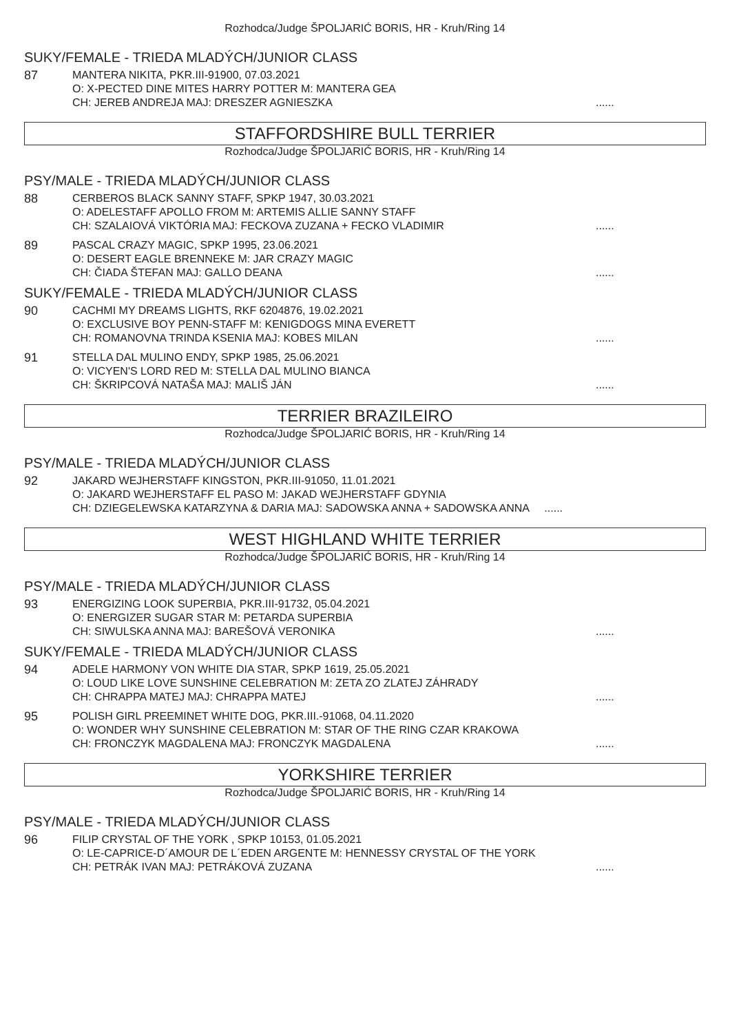Rozhodca/Judge ŠPOLJARIĆ BORIS, HR - Kruh/Ring 14
SUKY/FEMALE - TRIEDA MLADÝCH/JUNIOR CLASS
87 MANTERA NIKITA, PKR.III-91900, 07.03.2021
O: X-PECTED DINE MITES HARRY POTTER M: MANTERA GEA
CH: JEREB ANDREJA MAJ: DRESZER AGNIESZKA......
STAFFORDSHIRE BULL TERRIER
Rozhodca/Judge ŠPOLJARIĆ BORIS, HR - Kruh/Ring 14
PSY/MALE - TRIEDA MLADÝCH/JUNIOR CLASS
88 CERBEROS BLACK SANNY STAFF, SPKP 1947, 30.03.2021
O: ADELESTAFF APOLLO FROM M: ARTEMIS ALLIE SANNY STAFF
CH: SZALAIOVÁ VIKTÓRIA MAJ: FECKOVA ZUZANA + FECKO VLADIMIR......
89 PASCAL CRAZY MAGIC, SPKP 1995, 23.06.2021
O: DESERT EAGLE BRENNEKE M: JAR CRAZY MAGIC
CH: ČIADA ŠTEFAN MAJ: GALLO DEANA......
SUKY/FEMALE - TRIEDA MLADÝCH/JUNIOR CLASS
90 CACHMI MY DREAMS LIGHTS, RKF 6204876, 19.02.2021
O: EXCLUSIVE BOY PENN-STAFF M: KENIGDOGS MINA EVERETT
CH: ROMANOVNA TRINDA KSENIA MAJ: KOBES MILAN......
91 STELLA DAL MULINO ENDY, SPKP 1985, 25.06.2021
O: VICYEN'S LORD RED M: STELLA DAL MULINO BIANCA
CH: ŠKRIPCOVÁ NATAŠA MAJ: MALIŠ JÁN......
TERRIER BRAZILEIRO
Rozhodca/Judge ŠPOLJARIĆ BORIS, HR - Kruh/Ring 14
PSY/MALE - TRIEDA MLADÝCH/JUNIOR CLASS
92 JAKARD WEJHERSTAFF KINGSTON, PKR.III-91050, 11.01.2021
O: JAKARD WEJHERSTAFF EL PASO M: JAKAD WEJHERSTAFF GDYNIA
CH: DZIEGELEWSKA KATARZYNA & DARIA MAJ: SADOWSKA ANNA + SADOWSKA ANNA ......
WEST HIGHLAND WHITE TERRIER
Rozhodca/Judge ŠPOLJARIĆ BORIS, HR - Kruh/Ring 14
PSY/MALE - TRIEDA MLADÝCH/JUNIOR CLASS
93 ENERGIZING LOOK SUPERBIA, PKR.III-91732, 05.04.2021
O: ENERGIZER SUGAR STAR M: PETARDA SUPERBIA
CH: SIWULSKA ANNA MAJ: BAREŠOVÁ VERONIKA......
SUKY/FEMALE - TRIEDA MLADÝCH/JUNIOR CLASS
94 ADELE HARMONY VON WHITE DIA STAR, SPKP 1619, 25.05.2021
O: LOUD LIKE LOVE SUNSHINE CELEBRATION M: ZETA ZO ZLATEJ ZÁHRADY
CH: CHRAPPA MATEJ MAJ: CHRAPPA MATEJ......
95 POLISH GIRL PREEMINET WHITE DOG, PKR.III.-91068, 04.11.2020
O: WONDER WHY SUNSHINE CELEBRATION M: STAR OF THE RING CZAR KRAKOWA
CH: FRONCZYK MAGDALENA MAJ: FRONCZYK MAGDALENA......
YORKSHIRE TERRIER
Rozhodca/Judge ŠPOLJARIĆ BORIS, HR - Kruh/Ring 14
PSY/MALE - TRIEDA MLADÝCH/JUNIOR CLASS
96 FILIP CRYSTAL OF THE YORK , SPKP 10153, 01.05.2021
O: LE-CAPRICE-D´AMOUR DE L´EDEN ARGENTE M: HENNESSY CRYSTAL OF THE YORK
CH: PETRÁK IVAN MAJ: PETRÁKOVÁ ZUZANA......